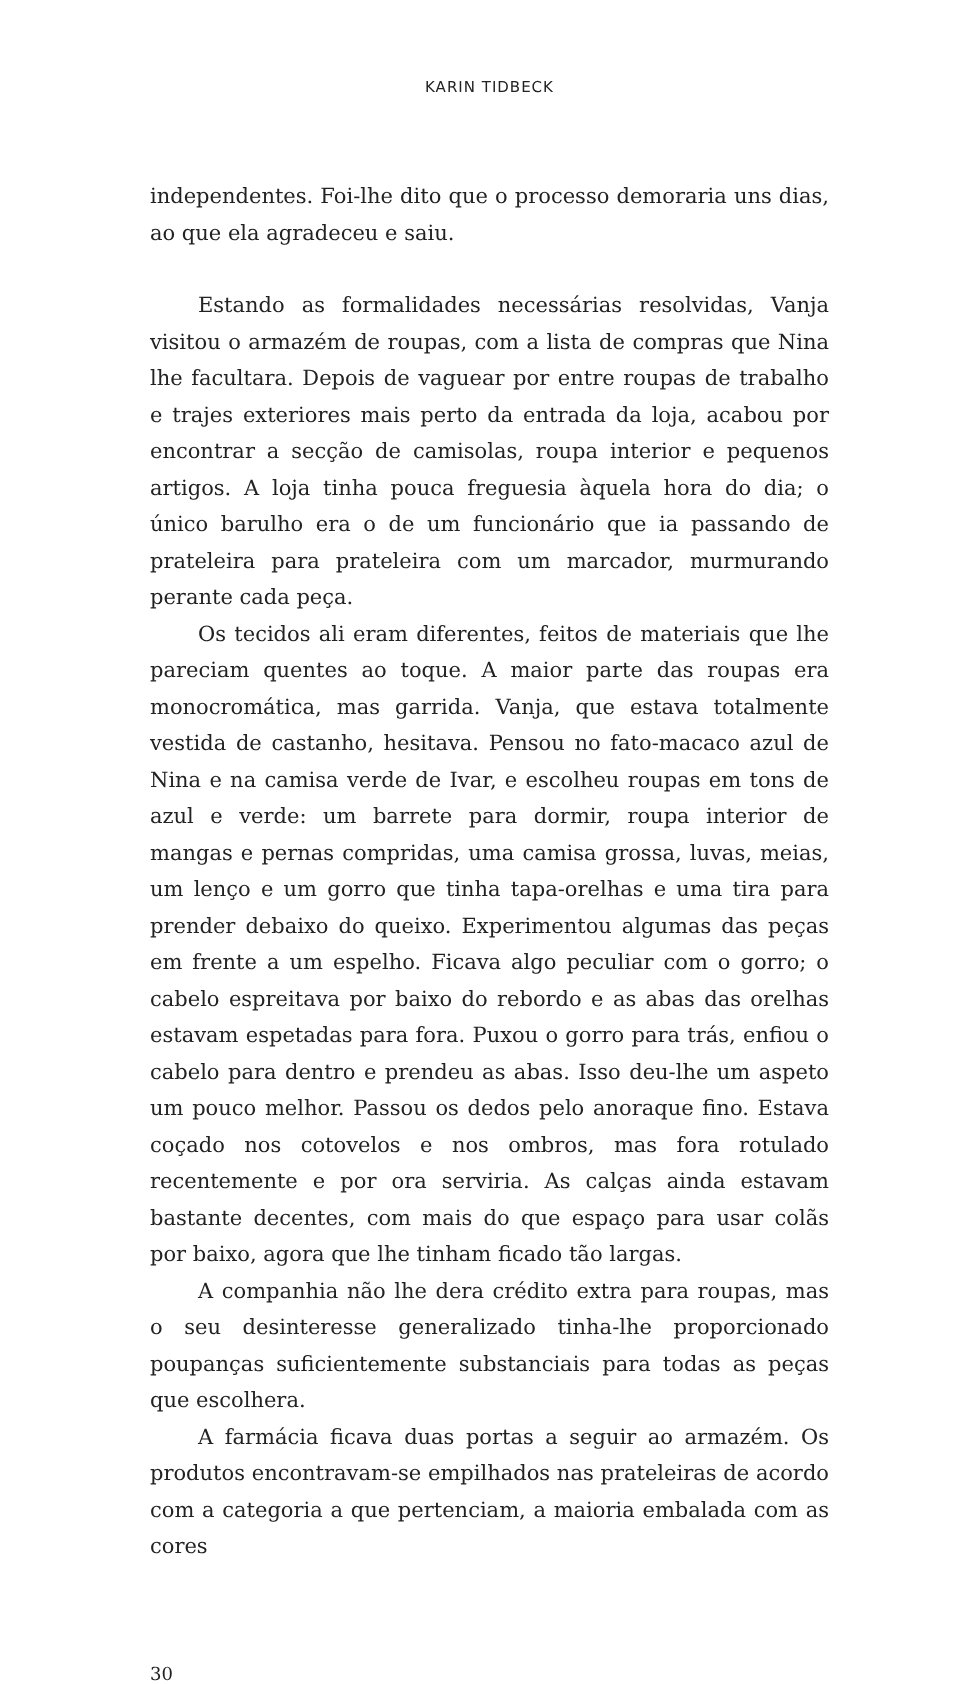KARIN TIDBECK
independentes. Foi-lhe dito que o processo demoraria uns dias, ao que ela agradeceu e saiu.
Estando as formalidades necessárias resolvidas, Vanja visitou o armazém de roupas, com a lista de compras que Nina lhe facultara. Depois de vaguear por entre roupas de trabalho e trajes exteriores mais perto da entrada da loja, acabou por encontrar a secção de camisolas, roupa interior e pequenos artigos. A loja tinha pouca freguesia àquela hora do dia; o único barulho era o de um funcionário que ia passando de prateleira para prateleira com um marcador, murmurando perante cada peça.
Os tecidos ali eram diferentes, feitos de materiais que lhe pareciam quentes ao toque. A maior parte das roupas era monocromática, mas garrida. Vanja, que estava totalmente vestida de castanho, hesitava. Pensou no fato-macaco azul de Nina e na camisa verde de Ivar, e escolheu roupas em tons de azul e verde: um barrete para dormir, roupa interior de mangas e pernas compridas, uma camisa grossa, luvas, meias, um lenço e um gorro que tinha tapa-orelhas e uma tira para prender debaixo do queixo. Experimentou algumas das peças em frente a um espelho. Ficava algo peculiar com o gorro; o cabelo espreitava por baixo do rebordo e as abas das orelhas estavam espetadas para fora. Puxou o gorro para trás, enfiou o cabelo para dentro e prendeu as abas. Isso deu-lhe um aspeto um pouco melhor. Passou os dedos pelo anoraque fino. Estava coçado nos cotovelos e nos ombros, mas fora rotulado recentemente e por ora serviria. As calças ainda estavam bastante decentes, com mais do que espaço para usar colãs por baixo, agora que lhe tinham ficado tão largas.
A companhia não lhe dera crédito extra para roupas, mas o seu desinteresse generalizado tinha-lhe proporcionado poupanças suficientemente substanciais para todas as peças que escolhera.
A farmácia ficava duas portas a seguir ao armazém. Os produtos encontravam-se empilhados nas prateleiras de acordo com a categoria a que pertenciam, a maioria embalada com as cores
30